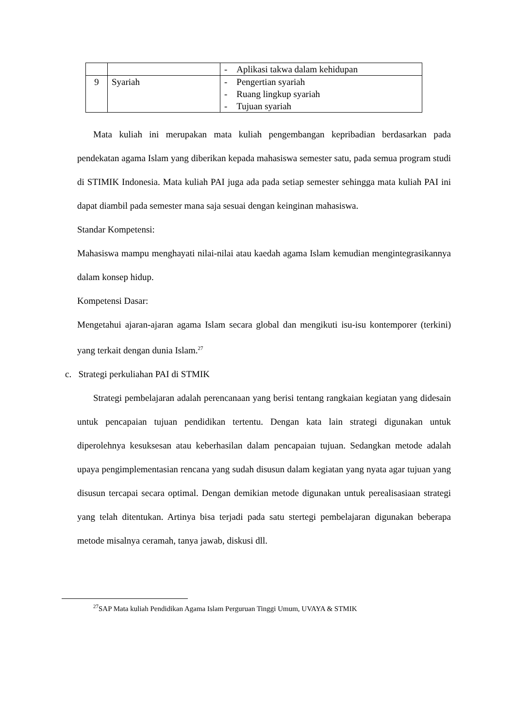| | | - Aplikasi takwa dalam kehidupan |
| 9 | Syariah | - Pengertian syariah - Ruang lingkup syariah - Tujuan syariah |
Mata kuliah ini merupakan mata kuliah pengembangan kepribadian berdasarkan pada pendekatan agama Islam yang diberikan kepada mahasiswa semester satu, pada semua program studi di STIMIK Indonesia. Mata kuliah PAI juga ada pada setiap semester sehingga mata kuliah PAI ini dapat diambil pada semester mana saja sesuai dengan keinginan mahasiswa.
Standar Kompetensi:
Mahasiswa mampu menghayati nilai-nilai atau kaedah agama Islam kemudian mengintegrasikannya dalam konsep hidup.
Kompetensi Dasar:
Mengetahui ajaran-ajaran agama Islam secara global dan mengikuti isu-isu kontemporer (terkini) yang terkait dengan dunia Islam.<sup>27</sup>
c. Strategi perkuliahan PAI di STMIK
Strategi pembelajaran adalah perencanaan yang berisi tentang rangkaian kegiatan yang didesain untuk pencapaian tujuan pendidikan tertentu. Dengan kata lain strategi digunakan untuk diperolehnya kesuksesan atau keberhasilan dalam pencapaian tujuan. Sedangkan metode adalah upaya pengimplementasian rencana yang sudah disusun dalam kegiatan yang nyata agar tujuan yang disusun tercapai secara optimal. Dengan demikian metode digunakan untuk perealisasiaan strategi yang telah ditentukan. Artinya bisa terjadi pada satu stertegi pembelajaran digunakan beberapa metode misalnya ceramah, tanya jawab, diskusi dll.
<sup>27</sup>SAP Mata kuliah Pendidikan Agama Islam Perguruan Tinggi Umum, UVAYA & STMIK